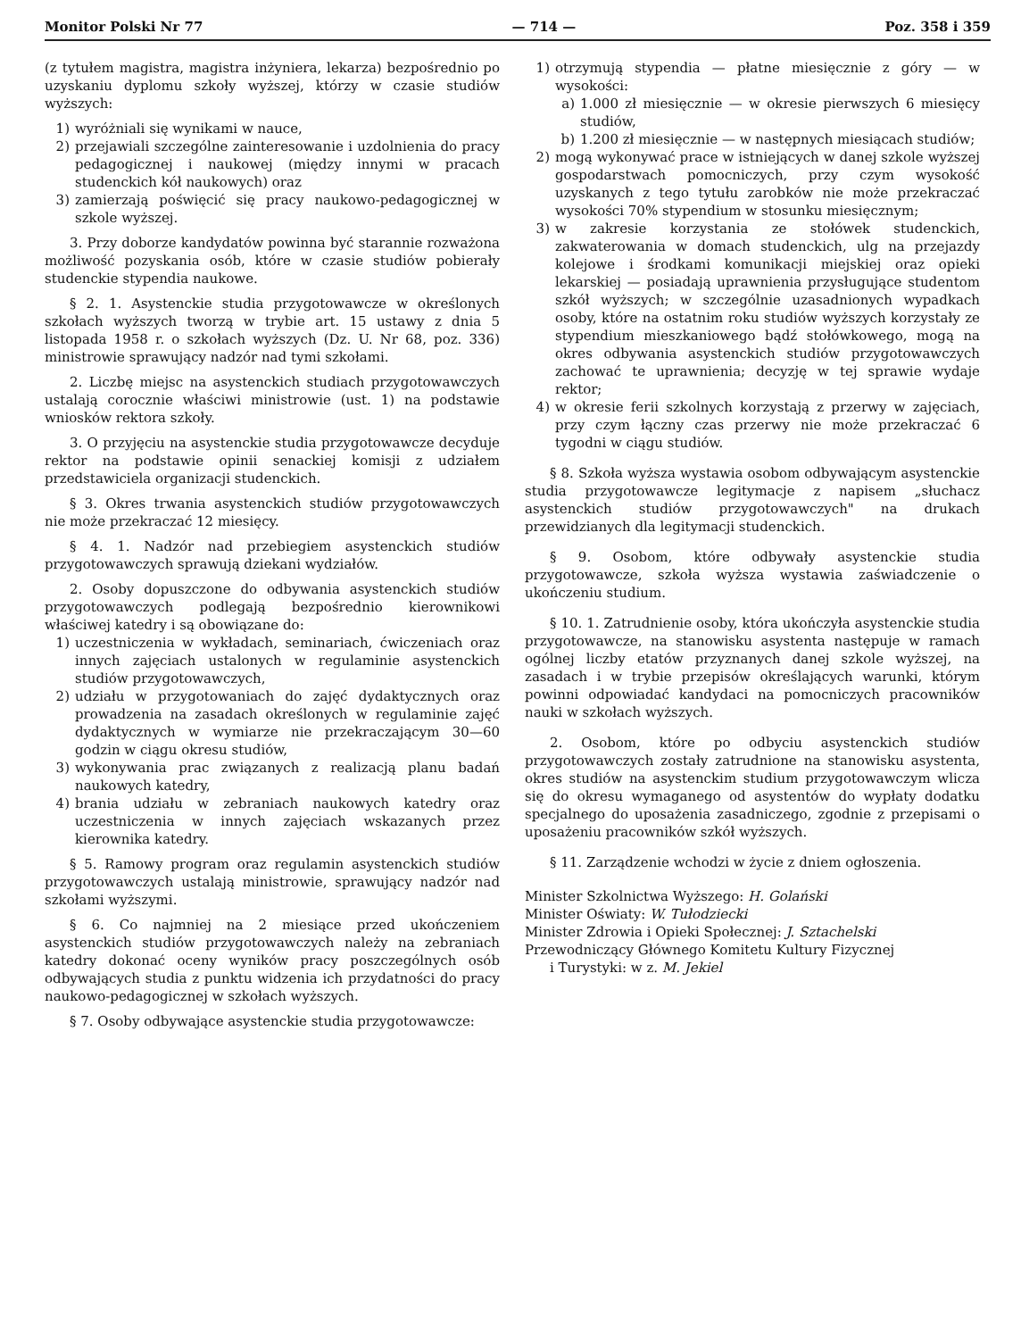Monitor Polski Nr 77 — 714 — Poz. 358 i 359
(z tytułem magistra, magistra inżyniera, lekarza) bezpośrednio po uzyskaniu dyplomu szkoły wyższej, którzy w czasie studiów wyższych:
1) wyróżniali się wynikami w nauce,
2) przejawiali szczególne zainteresowanie i uzdolnienia do pracy pedagogicznej i naukowej (między innymi w pracach studenckich kół naukowych) oraz
3) zamierzają poświęcić się pracy naukowo-pedagogicznej w szkole wyższej.
3. Przy doborze kandydatów powinna być starannie rozważona możliwość pozyskania osób, które w czasie studiów pobierały studenckie stypendia naukowe.
§ 2. 1. Asystenckie studia przygotowawcze w określonych szkołach wyższych tworzą w trybie art. 15 ustawy z dnia 5 listopada 1958 r. o szkołach wyższych (Dz. U. Nr 68, poz. 336) ministrowie sprawujący nadzór nad tymi szkołami.
2. Liczbę miejsc na asystenckich studiach przygotowawczych ustalają corocznie właściwi ministrowie (ust. 1) na podstawie wniosków rektora szkoły.
3. O przyjęciu na asystenckie studia przygotowawcze decyduje rektor na podstawie opinii senackiej komisji z udziałem przedstawiciela organizacji studenckich.
§ 3. Okres trwania asystenckich studiów przygotowawczych nie może przekraczać 12 miesięcy.
§ 4. 1. Nadzór nad przebiegiem asystenckich studiów przygotowawczych sprawują dziekani wydziałów.
2. Osoby dopuszczone do odbywania asystenckich studiów przygotowawczych podlegają bezpośrednio kierownikowi właściwej katedry i są obowiązane do:
1) uczestniczenia w wykładach, seminariach, ćwiczeniach oraz innych zajęciach ustalonych w regulaminie asystenckich studiów przygotowawczych,
2) udziału w przygotowaniach do zajęć dydaktycznych oraz prowadzenia na zasadach określonych w regulaminie zajęć dydaktycznych w wymiarze nie przekraczającym 30—60 godzin w ciągu okresu studiów,
3) wykonywania prac związanych z realizacją planu badań naukowych katedry,
4) brania udziału w zebraniach naukowych katedry oraz uczestniczenia w innych zajęciach wskazanych przez kierownika katedry.
§ 5. Ramowy program oraz regulamin asystenckich studiów przygotowawczych ustalają ministrowie, sprawujący nadzór nad szkołami wyższymi.
§ 6. Co najmniej na 2 miesiące przed ukończeniem asystenckich studiów przygotowawczych należy na zebraniach katedry dokonać oceny wyników pracy poszczególnych osób odbywających studia z punktu widzenia ich przydatności do pracy naukowo-pedagogicznej w szkołach wyższych.
§ 7. Osoby odbywające asystenckie studia przygotowawcze:
1) otrzymują stypendia — płatne miesięcznie z góry — w wysokości:
a) 1.000 zł miesięcznie — w okresie pierwszych 6 miesięcy studiów,
b) 1.200 zł miesięcznie — w następnych miesiącach studiów;
2) mogą wykonywać prace w istniejących w danej szkole wyższej gospodarstwach pomocniczych, przy czym wysokość uzyskanych z tego tytułu zarobków nie może przekraczać wysokości 70% stypendium w stosunku miesięcznym;
3) w zakresie korzystania ze stołówek studenckich, zakwaterowania w domach studenckich, ulg na przejazdy kolejowe i środkami komunikacji miejskiej oraz opieki lekarskiej — posiadają uprawnienia przysługujące studentom szkół wyższych; w szczególnie uzasadnionych wypadkach osoby, które na ostatnim roku studiów wyższych korzystały ze stypendium mieszkaniowego bądź stołówkowego, mogą na okres odbywania asystenckich studiów przygotowawczych zachować te uprawnienia; decyzję w tej sprawie wydaje rektor;
4) w okresie ferii szkolnych korzystają z przerwy w zajęciach, przy czym łączny czas przerwy nie może przekraczać 6 tygodni w ciągu studiów.
§ 8. Szkoła wyższa wystawia osobom odbywającym asystenckie studia przygotowawcze legitymacje z napisem „słuchacz asystenckich studiów przygotowawczych" na drukach przewidzianych dla legitymacji studenckich.
§ 9. Osobom, które odbywały asystenckie studia przygotowawcze, szkoła wyższa wystawia zaświadczenie o ukończeniu studium.
§ 10. 1. Zatrudnienie osoby, która ukończyła asystenckie studia przygotowawcze, na stanowisku asystenta następuje w ramach ogólnej liczby etatów przyznanych danej szkole wyższej, na zasadach i w trybie przepisów określających warunki, którym powinni odpowiadać kandydaci na pomocniczych pracowników nauki w szkołach wyższych.
2. Osobom, które po odbyciu asystenckich studiów przygotowawczych zostały zatrudnione na stanowisku asystenta, okres studiów na asystenckim studium przygotowawczym wlicza się do okresu wymaganego od asystentów do wypłaty dodatku specjalnego do uposażenia zasadniczego, zgodnie z przepisami o uposażeniu pracowników szkół wyższych.
§ 11. Zarządzenie wchodzi w życie z dniem ogłoszenia.
Minister Szkolnictwa Wyższego: H. Golański
Minister Oświaty: W. Tułodziecki
Minister Zdrowia i Opieki Społecznej: J. Sztachelski
Przewodniczący Głównego Komitetu Kultury Fizycznej
i Turystyki: w z. M. Jekiel